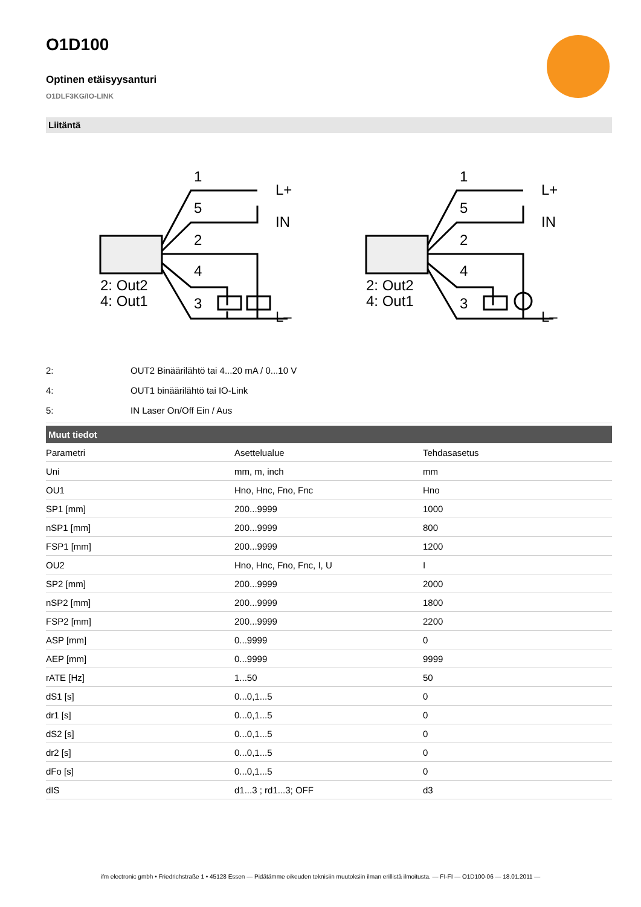O1D100
Optinen etäisyysanturi
O1DLF3KG/IO-LINK
Liitäntä
1
5
2
4
3
L+
IN
L–
2: Out2
4: Out1
1
5
2
4
3
L+
IN
L–
2: Out2
4: Out1
| 2: | OUT2 Binäärilähtö tai 4...20 mA / 0...10 V |
| 4: | OUT1 binäärilähtö tai IO-Link |
| 5: | IN Laser On/Off Ein / Aus |
Muut tiedot
| Parametri | Asettelualue | Tehdasasetus |
| Uni | mm, m, inch | mm |
| OU1 | Hno, Hnc, Fno, Fnc | Hno |
| SP1 [mm] | 200...9999 | 1000 |
| nSP1 [mm] | 200...9999 | 800 |
| FSP1 [mm] | 200...9999 | 1200 |
| OU2 | Hno, Hnc, Fno, Fnc, I, U | I |
| SP2 [mm] | 200...9999 | 2000 |
| nSP2 [mm] | 200...9999 | 1800 |
| FSP2 [mm] | 200...9999 | 2200 |
| ASP [mm] | 0...9999 | 0 |
| AEP [mm] | 0...9999 | 9999 |
| rATE [Hz] | 1...50 | 50 |
| dS1 [s] | 0...0,1...5 | 0 |
| dr1 [s] | 0...0,1...5 | 0 |
| dS2 [s] | 0...0,1...5 | 0 |
| dr2 [s] | 0...0,1...5 | 0 |
| dFo [s] | 0...0,1...5 | 0 |
| dIS | d1...3 ; rd1...3; OFF | d3 |
ifm electronic gmbh • Friedrichstraße 1 • 45128 Essen — Pidätämme oikeuden teknisiin muutoksiin ilman erillistä ilmoitusta. — FI-FI — O1D100-06 — 18.01.2011 —